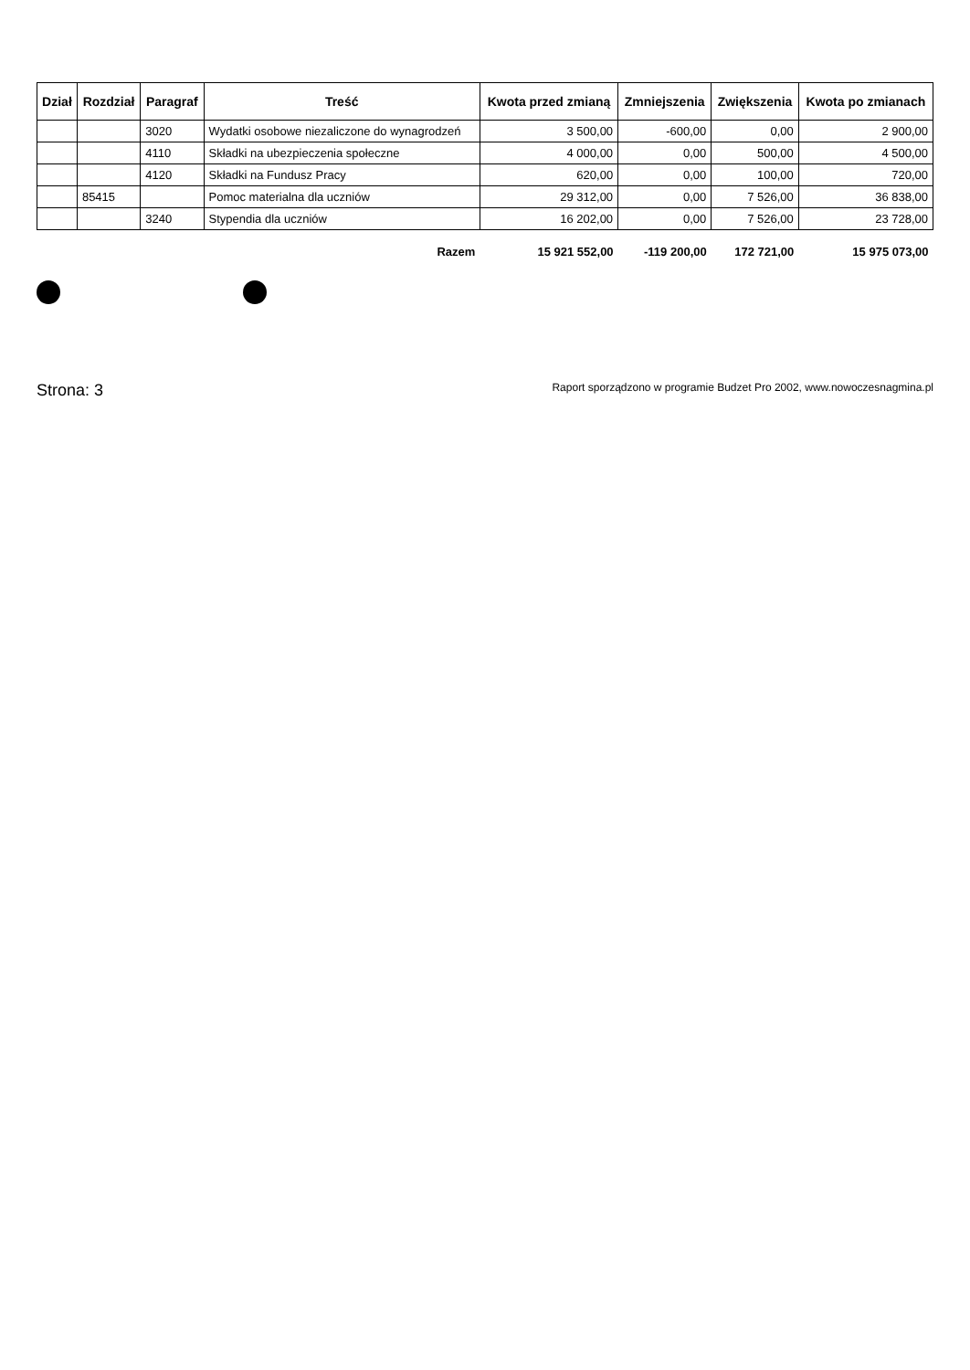| Dział | Rozdział | Paragraf | Treść | Kwota przed zmianą | Zmniejszenia | Zwiększenia | Kwota po zmianach |
| --- | --- | --- | --- | --- | --- | --- | --- |
| | | 3020 | Wydatki osobowe niezaliczone do wynagrodzeń | 3 500,00 | -600,00 | 0,00 | 2 900,00 |
| | | 4110 | Składki na ubezpieczenia społeczne | 4 000,00 | 0,00 | 500,00 | 4 500,00 |
| | | 4120 | Składki na Fundusz Pracy | 620,00 | 0,00 | 100,00 | 720,00 |
| | 85415 | | Pomoc materialna dla uczniów | 29 312,00 | 0,00 | 7 526,00 | 36 838,00 |
| | | 3240 | Stypendia dla uczniów | 16 202,00 | 0,00 | 7 526,00 | 23 728,00 |
| | | | Razem | 15 921 552,00 | -119 200,00 | 172 721,00 | 15 975 073,00 |
Strona: 3 Raport sporządzono w programie Budzet Pro 2002, www.nowoczesnagmina.pl